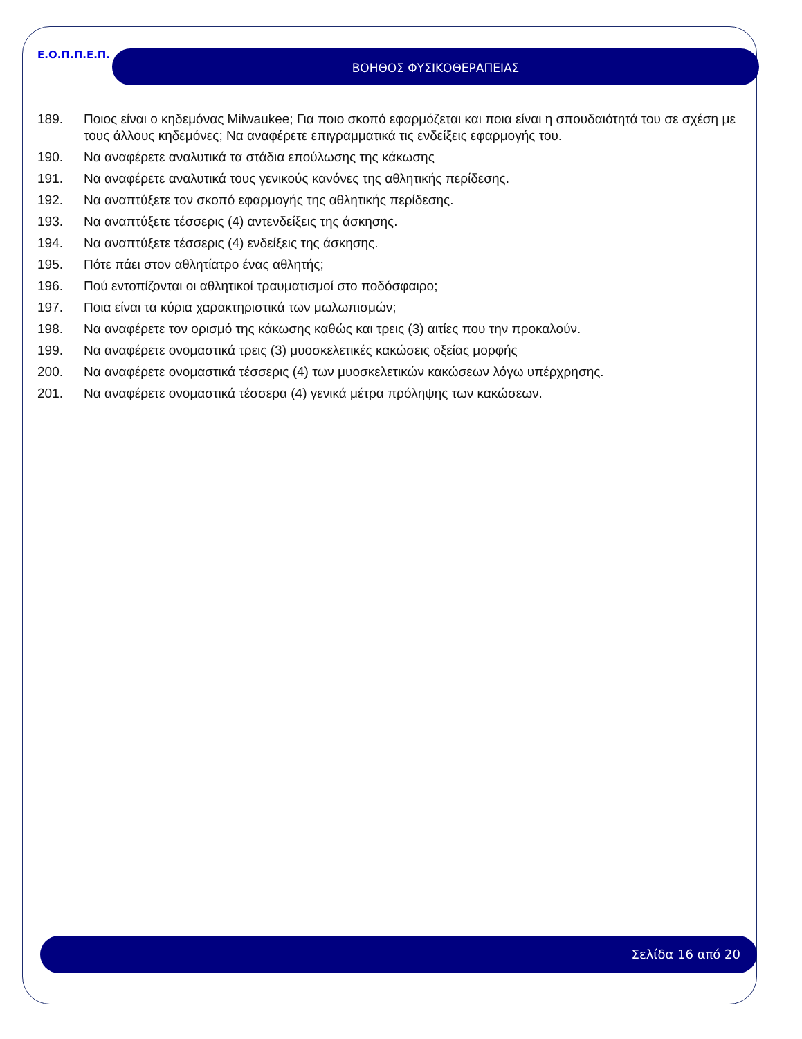Ε.Ο.Π.Π.Ε.Π. ΒΟΗΘΟΣ ΦΥΣΙΚΟΘΕΡΑΠΕΙΑΣ
189. Ποιος είναι ο κηδεμόνας Milwaukee; Για ποιο σκοπό εφαρμόζεται και ποια είναι η σπουδαιότητά του σε σχέση με τους άλλους κηδεμόνες; Να αναφέρετε επιγραμματικά τις ενδείξεις εφαρμογής του.
190. Να αναφέρετε αναλυτικά τα στάδια επούλωσης της κάκωσης
191. Να αναφέρετε αναλυτικά τους γενικούς κανόνες της αθλητικής περίδεσης.
192. Να αναπτύξετε τον σκοπό εφαρμογής της αθλητικής περίδεσης.
193. Να αναπτύξετε τέσσερις (4) αντενδείξεις της άσκησης.
194. Να αναπτύξετε τέσσερις (4) ενδείξεις της άσκησης.
195. Πότε πάει στον αθλητίατρο ένας αθλητής;
196. Πού εντοπίζονται οι αθλητικοί τραυματισμοί στο ποδόσφαιρο;
197. Ποια είναι τα κύρια χαρακτηριστικά των μωλωπισμών;
198. Να αναφέρετε τον ορισμό της κάκωσης καθώς και τρεις (3) αιτίες που την προκαλούν.
199. Να αναφέρετε ονομαστικά τρεις (3) μυοσκελετικές κακώσεις οξείας μορφής
200. Να αναφέρετε ονομαστικά τέσσερις (4) των μυοσκελετικών κακώσεων λόγω υπέρχρησης.
201. Να αναφέρετε ονομαστικά τέσσερα (4) γενικά μέτρα πρόληψης των κακώσεων.
Σελίδα 16 από 20